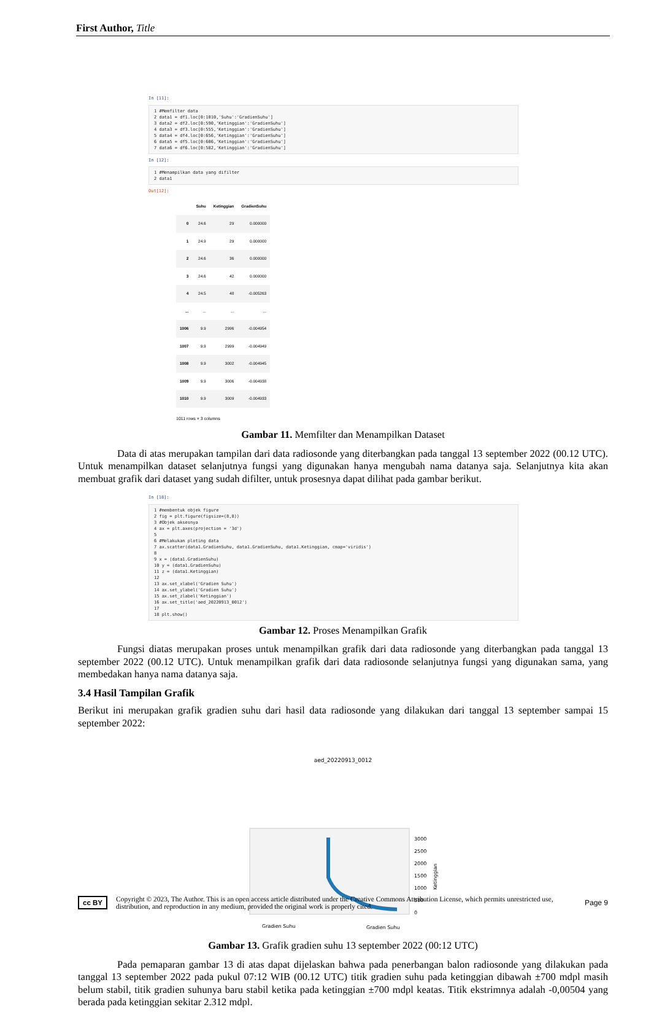First Author, Title
In [11]:
1 #Memfilter data 2 data1 = df1.loc[0:1010,'Suhu':'GradienSuhu'] 3 data2 = df2.loc[0:590,'Ketinggian':'GradienSuhu'] 4 data3 = df3.loc[0:555,'Ketinggian':'GradienSuhu'] 5 data4 = df4.loc[0:656,'Ketinggian':'GradienSuhu'] 6 data5 = df5.loc[0:606,'Ketinggian':'GradienSuhu'] 7 data6 = df6.loc[0:582,'Ketinggian':'GradienSuhu']
In [12]:
1 #Menampilkan data yang difilter 2 data1
Out[12]:
| | Suhu | Ketinggian | GradienSuhu |
| --- | --- | --- | --- |
| 0 | 24.6 | 29 | 0.000000 |
| 1 | 24.9 | 29 | 0.000000 |
| 2 | 24.6 | 36 | 0.000000 |
| 3 | 24.6 | 42 | 0.000000 |
| 4 | 24.5 | 48 | -0.005263 |
| ... | ... | ... | ... |
| 1006 | 9.9 | 2996 | -0.004954 |
| 1007 | 9.9 | 2999 | -0.004949 |
| 1008 | 9.9 | 3002 | -0.004945 |
| 1009 | 9.9 | 3006 | -0.004938 |
| 1010 | 9.9 | 3009 | -0.004933 |
1011 rows × 3 columns
Gambar 11. Memfilter dan Menampilkan Dataset
Data di atas merupakan tampilan dari data radiosonde yang diterbangkan pada tanggal 13 september 2022 (00.12 UTC). Untuk menampilkan dataset selanjutnya fungsi yang digunakan hanya mengubah nama datanya saja. Selanjutnya kita akan membuat grafik dari dataset yang sudah difilter, untuk prosesnya dapat dilihat pada gambar berikut.
In [18]:
1 #membentuk objek figure 2 fig = plt.figure(figsize=(8,8)) 3 #Objek aksesnya 4 ax = plt.axes(projection = '3d') 5 6 #Melakukan ploting data 7 ax.scatter(data1.GradienSuhu, data1.GradienSuhu, data1.Ketinggian, cmap='viridis') 8 9 x = (data1.GradienSuhu) 10 y = (data1.GradienSuhu) 11 z = (data1.Ketinggian) 12 13 ax.set_xlabel('Gradien Suhu') 14 ax.set_ylabel('Gradien Suhu') 15 ax.set_zlabel('Ketinggian') 16 ax.set_title('aed_20220913_0012') 17 18 plt.show()
Gambar 12. Proses Menampilkan Grafik
Fungsi diatas merupakan proses untuk menampilkan grafik dari data radiosonde yang diterbangkan pada tanggal 13 september 2022 (00.12 UTC). Untuk menampilkan grafik dari data radiosonde selanjutnya fungsi yang digunakan sama, yang membedakan hanya nama datanya saja.
3.4 Hasil Tampilan Grafik
Berikut ini merupakan grafik gradien suhu dari hasil data radiosonde yang dilakukan dari tanggal 13 september sampai 15 september 2022:
aed_20220913_0012
3000
2500
2000
1500
1000
500
0
Ketinggian
Gradien Suhu
Gradien Suhu
Gambar 13. Grafik gradien suhu 13 september 2022 (00:12 UTC)
Pada pemaparan gambar 13 di atas dapat dijelaskan bahwa pada penerbangan balon radiosonde yang dilakukan pada tanggal 13 september 2022 pada pukul 07:12 WIB (00.12 UTC) titik gradien suhu pada ketinggian dibawah ±700 mdpl masih belum stabil, titik gradien suhunya baru stabil ketika pada ketinggian ±700 mdpl keatas. Titik ekstrimnya adalah -0,00504 yang berada pada ketinggian sekitar 2.312 mdpl.
cc BY
Copyright © 2023, The Author. This is an open access article distributed under the Creative Commons Attribution License, which permits unrestricted use, distribution, and reproduction in any medium, provided the original work is properly cited.
Page 9